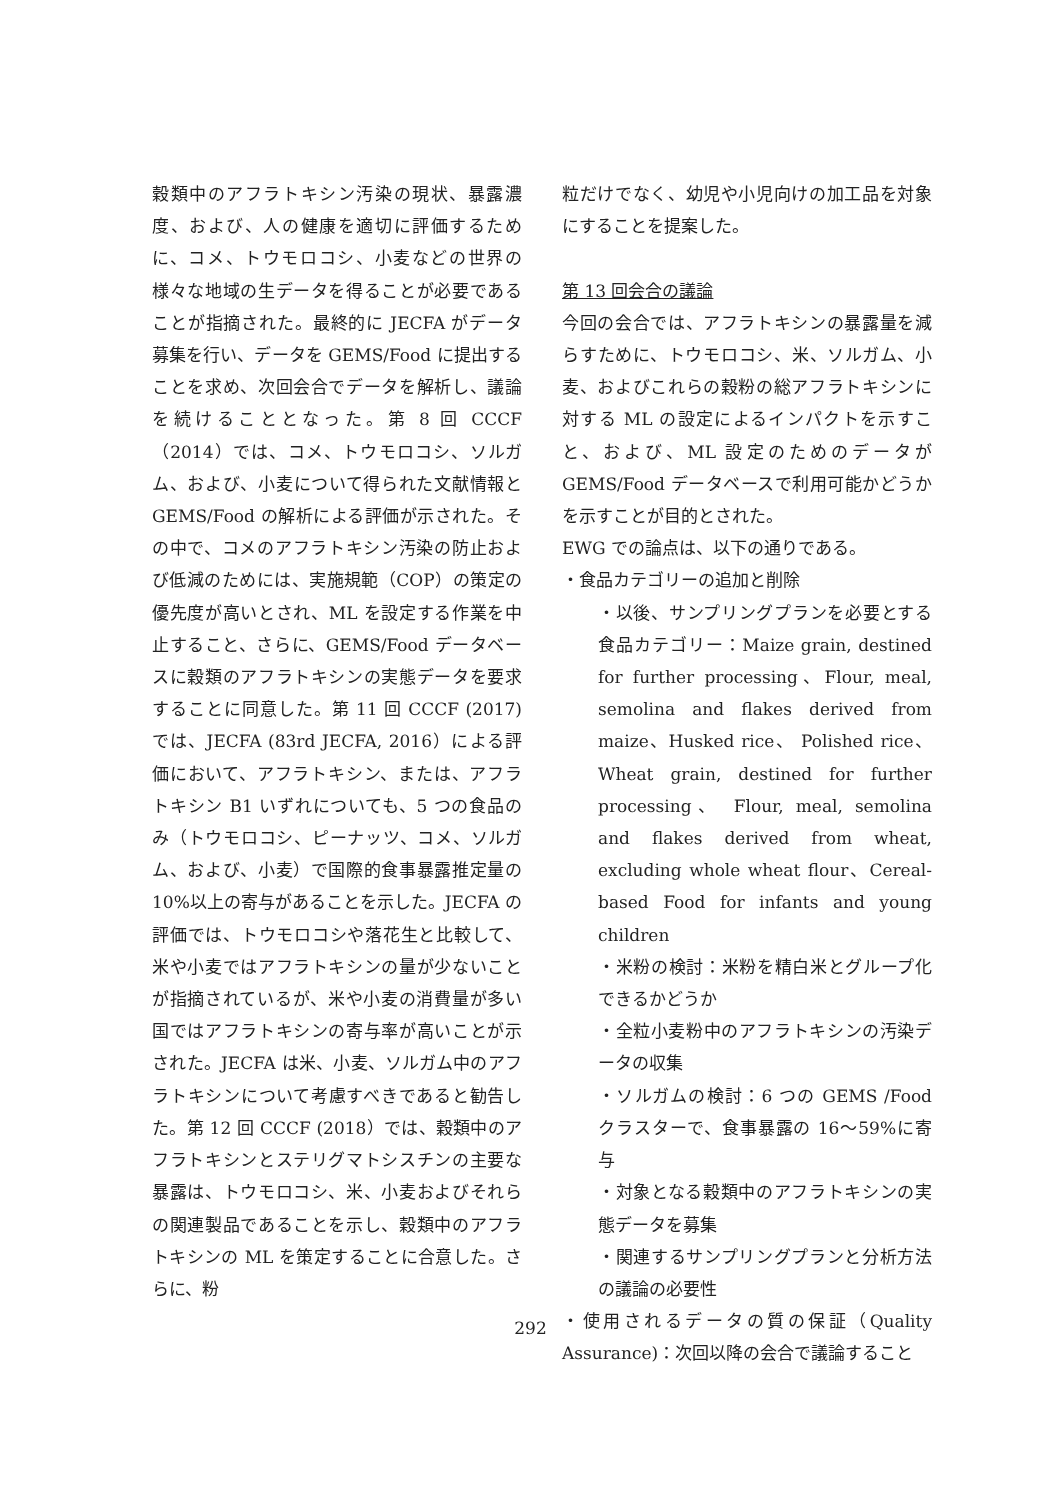穀類中のアフラトキシン汚染の現状、暴露濃度、および、人の健康を適切に評価するために、コメ、トウモロコシ、小麦などの世界の様々な地域の生データを得ることが必要であることが指摘された。最終的に JECFA がデータ募集を行い、データを GEMS/Food に提出することを求め、次回会合でデータを解析し、議論を続けることとなった。第 8 回 CCCF（2014）では、コメ、トウモロコシ、ソルガム、および、小麦について得られた文献情報と GEMS/Food の解析による評価が示された。その中で、コメのアフラトキシン汚染の防止および低減のためには、実施規範（COP）の策定の優先度が高いとされ、ML を設定する作業を中止すること、さらに、GEMS/Food データベースに穀類のアフラトキシンの実態データを要求することに同意した。第 11 回 CCCF (2017)では、JECFA (83rd JECFA, 2016）による評価において、アフラトキシン、または、アフラトキシン B1 いずれについても、5 つの食品のみ（トウモロコシ、ピーナッツ、コメ、ソルガム、および、小麦）で国際的食事暴露推定量の 10%以上の寄与があることを示した。JECFA の評価では、トウモロコシや落花生と比較して、米や小麦ではアフラトキシンの量が少ないことが指摘されているが、米や小麦の消費量が多い国ではアフラトキシンの寄与率が高いことが示された。JECFA は米、小麦、ソルガム中のアフラトキシンについて考慮すべきであると勧告した。第 12 回 CCCF (2018）では、穀類中のアフラトキシンとステリグマトシスチンの主要な暴露は、トウモロコシ、米、小麦およびそれらの関連製品であることを示し、穀類中のアフラトキシンの ML を策定することに合意した。さらに、粉
粒だけでなく、幼児や小児向けの加工品を対象にすることを提案した。
第 13 回会合の議論
今回の会合では、アフラトキシンの暴露量を減らすために、トウモロコシ、米、ソルガム、小麦、およびこれらの穀粉の総アフラトキシンに対する ML の設定によるインパクトを示すこと、および、ML 設定のためのデータが GEMS/Food データベースで利用可能かどうかを示すことが目的とされた。
EWG での論点は、以下の通りである。
・食品カテゴリーの追加と削除
・以後、サンプリングプランを必要とする食品カテゴリー：Maize grain, destined for further processing、Flour, meal, semolina and flakes derived from maize、Husked rice、 Polished rice、 Wheat grain, destined for further processing、 Flour, meal, semolina and flakes derived from wheat, excluding whole wheat flour、Cereal-based Food for infants and young children
・米粉の検討：米粉を精白米とグループ化できるかどうか
・全粒小麦粉中のアフラトキシンの汚染データの収集
・ソルガムの検討：6 つの GEMS /Food クラスターで、食事暴露の 16～59%に寄与
・対象となる穀類中のアフラトキシンの実態データを募集
・関連するサンプリングプランと分析方法の議論の必要性
・使用されるデータの質の保証（Quality Assurance)：次回以降の会合で議論すること
292